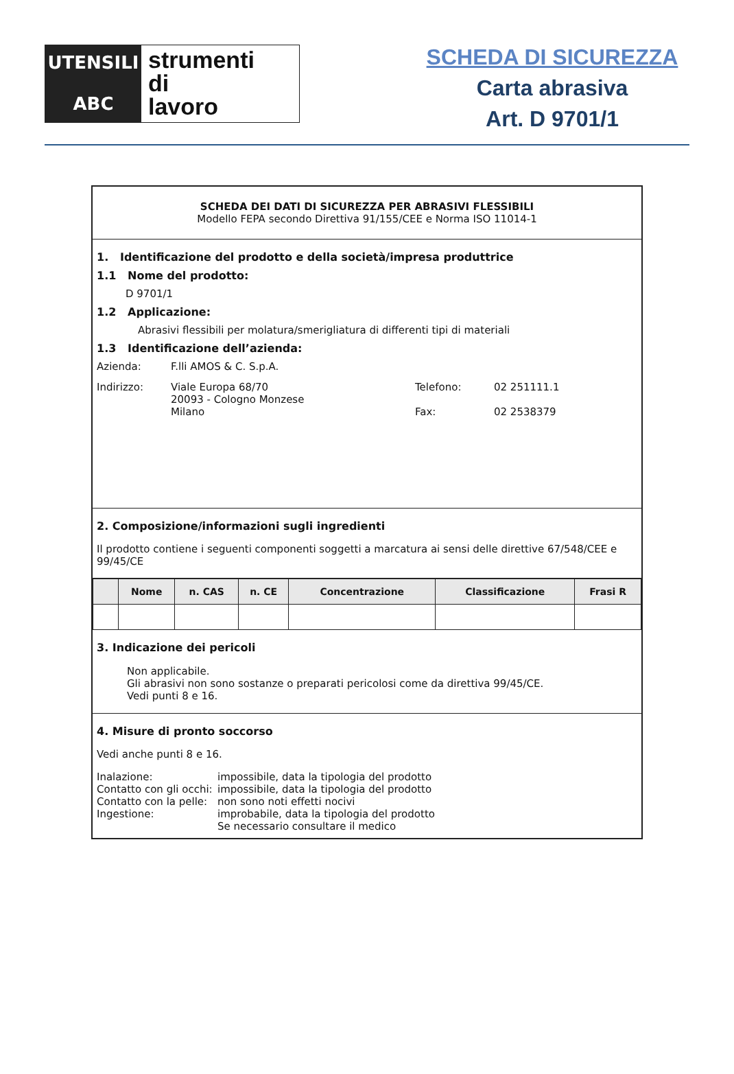UTENSILI
ABC
strumenti
di
lavoro
SCHEDA DI SICUREZZA
Carta abrasiva
Art. D 9701/1
SCHEDA DEI DATI DI SICUREZZA PER ABRASIVI FLESSIBILI
Modello FEPA secondo Direttiva 91/155/CEE e Norma ISO 11014-1
1. Identificazione del prodotto e della società/impresa produttrice
1.1 Nome del prodotto:
D 9701/1
1.2 Applicazione:
Abrasivi flessibili per molatura/smerigliatura di differenti tipi di materiali
1.3 Identificazione dell’azienda:
Azienda: F.lli AMOS & C. S.p.A.
Indirizzo: Viale Europa 68/70
20093 - Cologno Monzese
Milano Telefono:
Fax: 02 251111.1
02 2538379
2. Composizione/informazioni sugli ingredienti
Il prodotto contiene i seguenti componenti soggetti a marcatura ai sensi delle direttive 67/548/CEE e 99/45/CE
| | Nome | n. CAS | n. CE | Concentrazione | Classificazione | Frasi R |
| --- | --- | --- | --- | --- | --- | --- |
3. Indicazione dei pericoli
Non applicabile.
Gli abrasivi non sono sostanze o preparati pericolosi come da direttiva 99/45/CE.
Vedi punti 8 e 16.
4. Misure di pronto soccorso
Vedi anche punti 8 e 16.
Inalazione: impossibile, data la tipologia del prodotto
Contatto con gli occhi: impossibile, data la tipologia del prodotto
Contatto con la pelle: non sono noti effetti nocivi
Ingestione: improbabile, data la tipologia del prodotto
Se necessario consultare il medico